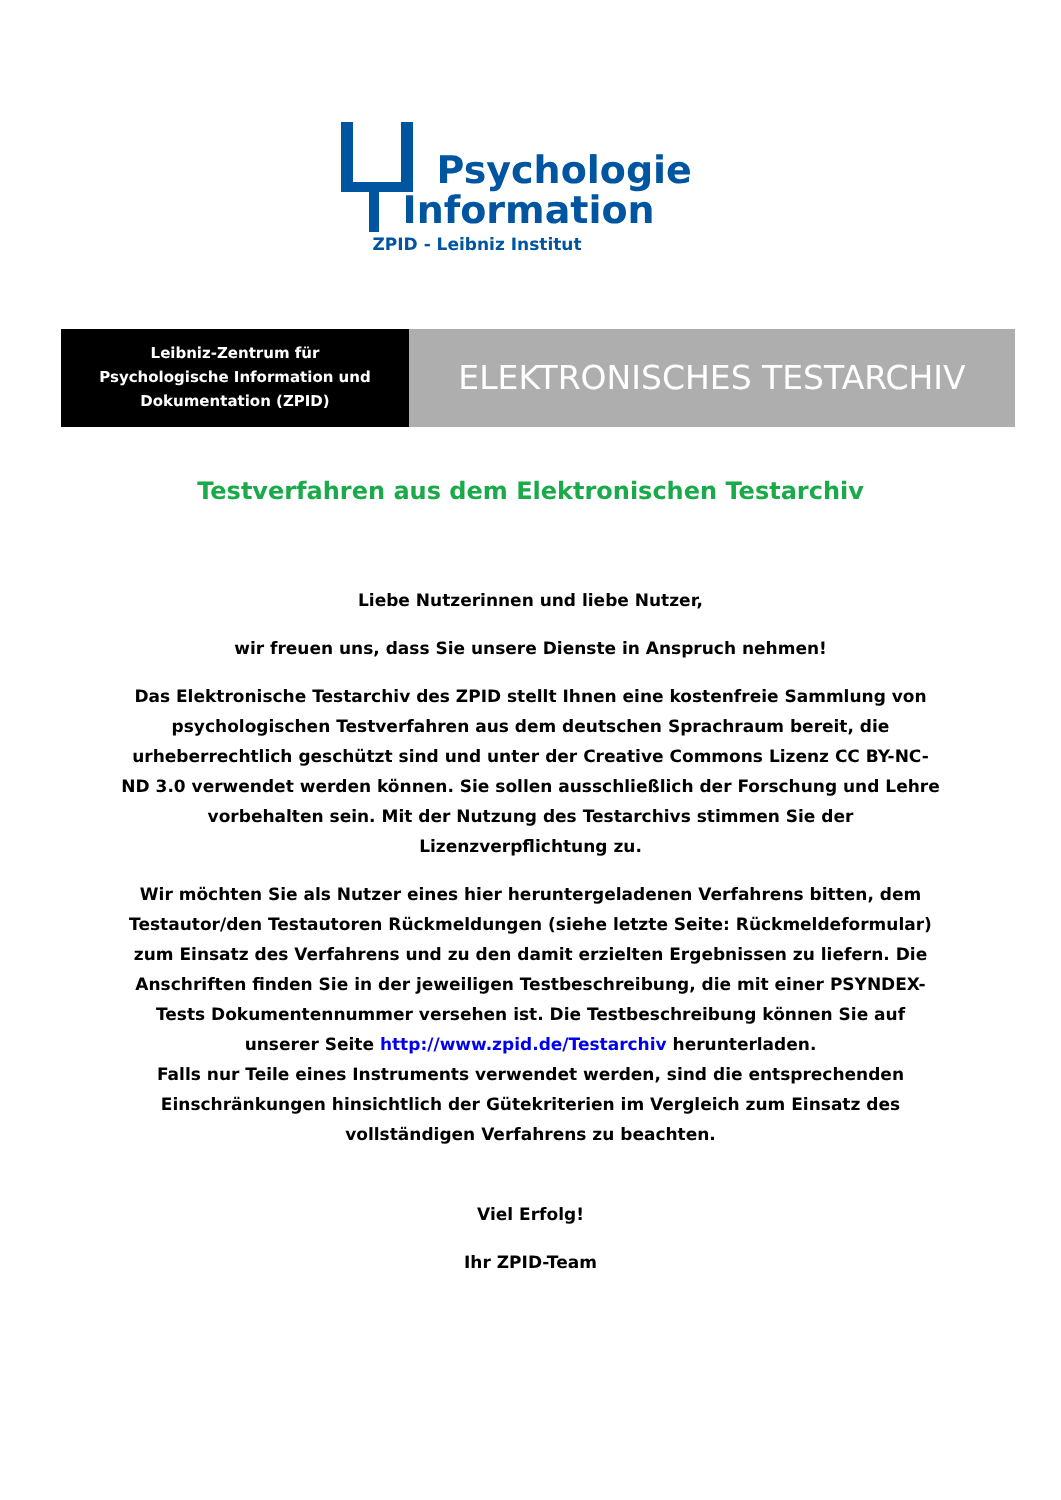Psychologie
Information
ZPID - Leibniz Institut
Leibniz-Zentrum für
Psychologische Information und
Dokumentation (ZPID)
ELEKTRONISCHES TESTARCHIV
Testverfahren aus dem Elektronischen Testarchiv
Liebe Nutzerinnen und liebe Nutzer,
wir freuen uns, dass Sie unsere Dienste in Anspruch nehmen!
Das Elektronische Testarchiv des ZPID stellt Ihnen eine kostenfreie Sammlung von psychologischen Testverfahren aus dem deutschen Sprachraum bereit, die urheberrechtlich geschützt sind und unter der Creative Commons Lizenz CC BY-NC-ND 3.0 verwendet werden können. Sie sollen ausschließlich der Forschung und Lehre vorbehalten sein. Mit der Nutzung des Testarchivs stimmen Sie der Lizenzverpflichtung zu.
Wir möchten Sie als Nutzer eines hier heruntergeladenen Verfahrens bitten, dem Testautor/den Testautoren Rückmeldungen (siehe letzte Seite: Rückmeldeformular) zum Einsatz des Verfahrens und zu den damit erzielten Ergebnissen zu liefern. Die Anschriften finden Sie in der jeweiligen Testbeschreibung, die mit einer PSYNDEX-Tests Dokumentennummer versehen ist. Die Testbeschreibung können Sie auf unserer Seite http://www.zpid.de/Testarchiv herunterladen.
Falls nur Teile eines Instruments verwendet werden, sind die entsprechenden Einschränkungen hinsichtlich der Gütekriterien im Vergleich zum Einsatz des vollständigen Verfahrens zu beachten.
Viel Erfolg!
Ihr ZPID-Team